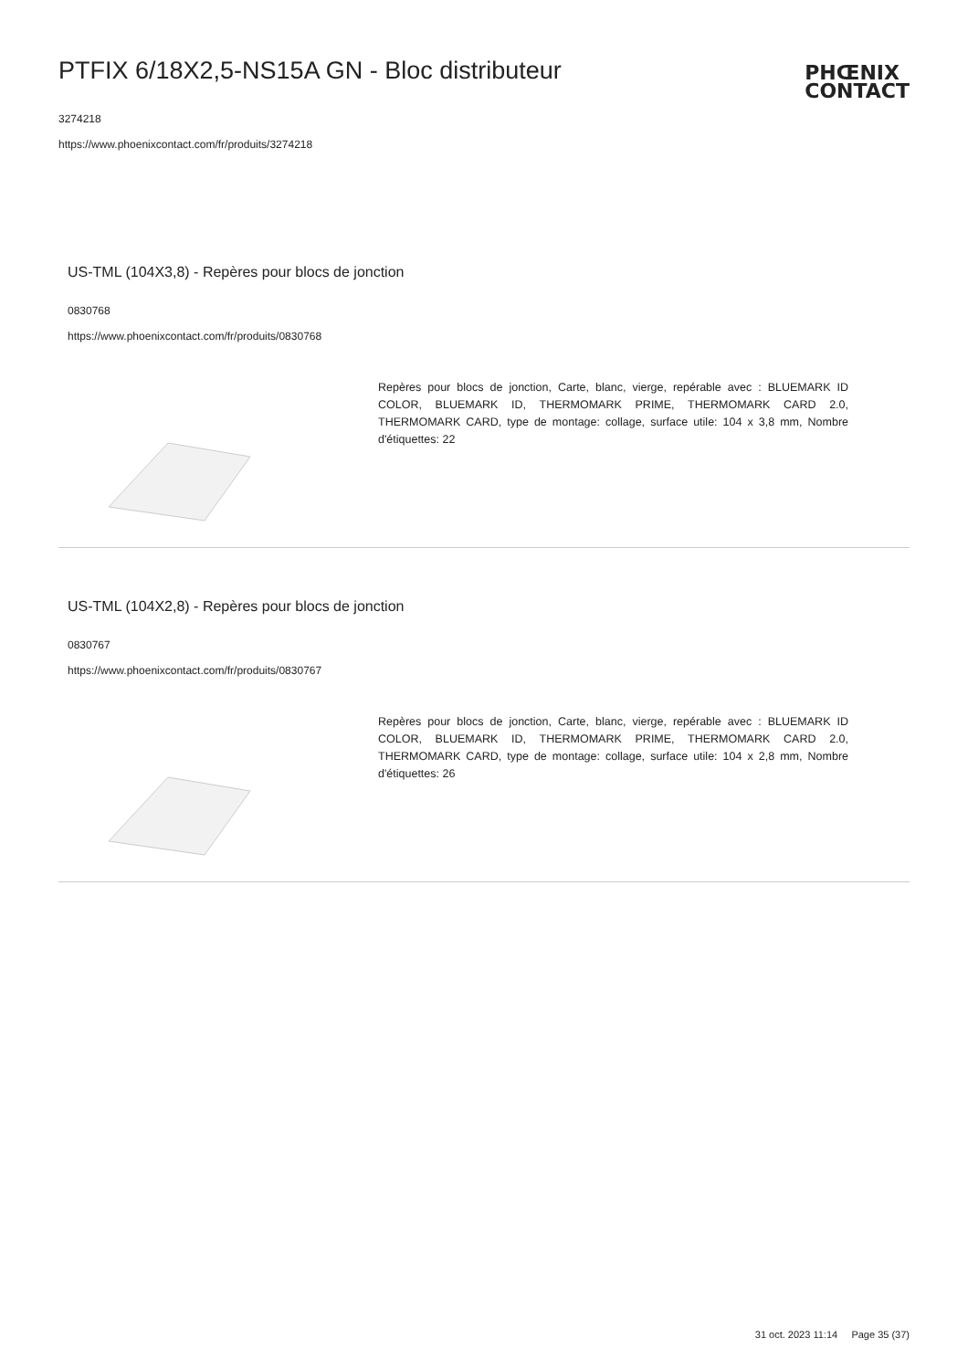PTFIX 6/18X2,5-NS15A GN - Bloc distributeur
3274218
https://www.phoenixcontact.com/fr/produits/3274218
PHŒNIX
CONTACT
US-TML (104X3,8) - Repères pour blocs de jonction
0830768
https://www.phoenixcontact.com/fr/produits/0830768
Repères pour blocs de jonction, Carte, blanc, vierge, repérable avec : BLUEMARK ID COLOR, BLUEMARK ID, THERMOMARK PRIME, THERMOMARK CARD 2.0, THERMOMARK CARD, type de montage: collage, surface utile: 104 x 3,8 mm, Nombre d'étiquettes: 22
US-TML (104X2,8) - Repères pour blocs de jonction
0830767
https://www.phoenixcontact.com/fr/produits/0830767
Repères pour blocs de jonction, Carte, blanc, vierge, repérable avec : BLUEMARK ID COLOR, BLUEMARK ID, THERMOMARK PRIME, THERMOMARK CARD 2.0, THERMOMARK CARD, type de montage: collage, surface utile: 104 x 2,8 mm, Nombre d'étiquettes: 26
31 oct. 2023 11:14 Page 35 (37)